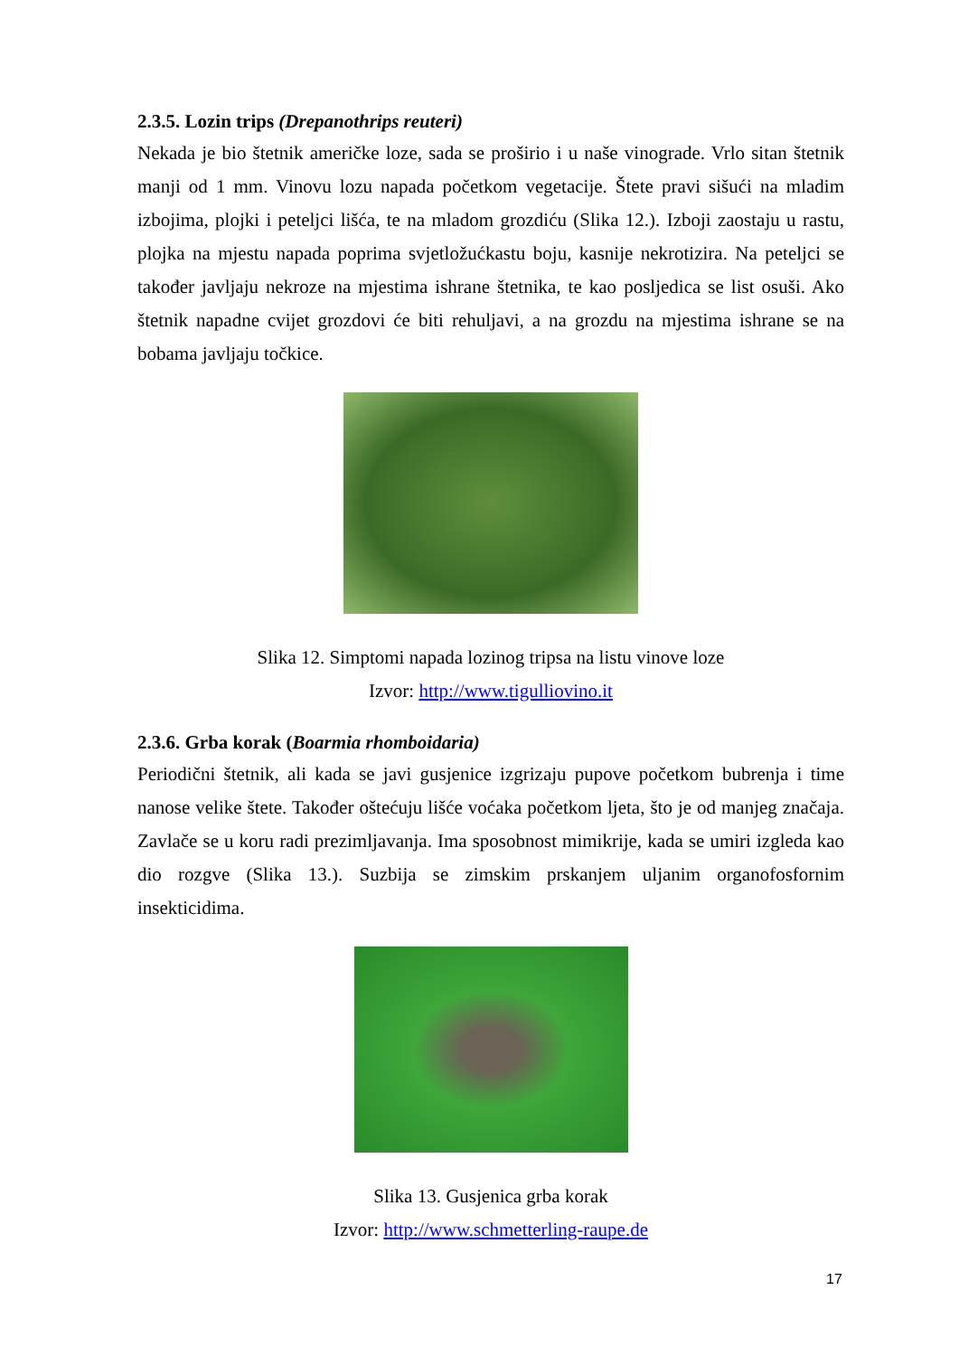2.3.5. Lozin trips (Drepanothrips reuteri)
Nekada je bio štetnik američke loze, sada se proširio i u naše vinograde. Vrlo sitan štetnik manji od 1 mm. Vinovu lozu napada početkom vegetacije. Štete pravi sišući na mladim izbojima, plojki i peteljci lišća, te na mladom grozdiću (Slika 12.). Izboji zaostaju u rastu, plojka na mjestu napada poprima svjetložućkastu boju, kasnije nekrotizira. Na peteljci se također javljaju nekroze na mjestima ishrane štetnika, te kao posljedica se list osuši. Ako štetnik napadne cvijet grozdovi će biti rehuljavi, a na grozdu na mjestima ishrane se na bobama javljaju točkice.
Slika 12. Simptomi napada lozinog tripsa na listu vinove loze
Izvor: http://www.tigulliovino.it
2.3.6. Grba korak (Boarmia rhomboidaria)
Periodični štetnik, ali kada se javi gusjenice izgrizaju pupove početkom bubrenja i time nanose velike štete. Također oštećuju lišće voćaka početkom ljeta, što je od manjeg značaja. Zavlače se u koru radi prezimljavanja. Ima sposobnost mimikrije, kada se umiri izgleda kao dio rozgve (Slika 13.). Suzbija se zimskim prskanjem uljanim organofosfornim insekticidima.
Slika 13. Gusjenica grba korak
Izvor: http://www.schmetterling-raupe.de
17